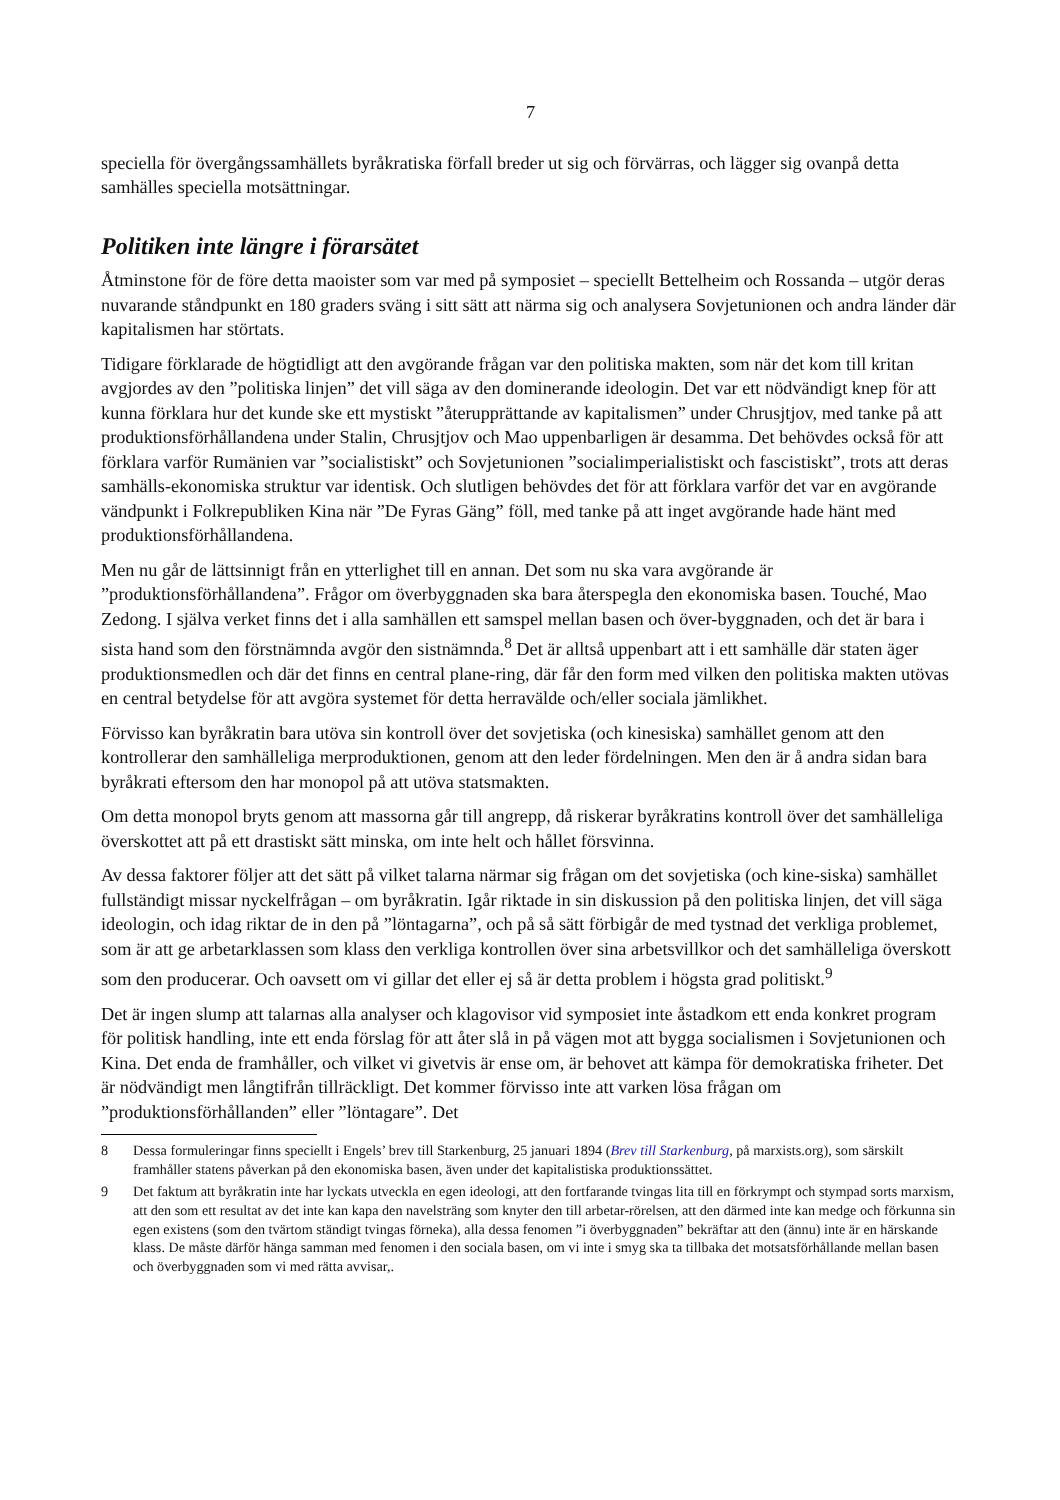7
speciella för övergångssamhällets byråkratiska förfall breder ut sig och förvärras, och lägger sig ovanpå detta samhälles speciella motsättningar.
Politiken inte längre i förarsätet
Åtminstone för de före detta maoister som var med på symposiet – speciellt Bettelheim och Rossanda – utgör deras nuvarande ståndpunkt en 180 graders sväng i sitt sätt att närma sig och analysera Sovjetunionen och andra länder där kapitalismen har störtats.
Tidigare förklarade de högtidligt att den avgörande frågan var den politiska makten, som när det kom till kritan avgjordes av den ”politiska linjen” det vill säga av den dominerande ideologin. Det var ett nödvändigt knep för att kunna förklara hur det kunde ske ett mystiskt ”återupprättande av kapitalismen” under Chrusjtjov, med tanke på att produktionsförhållandena under Stalin, Chrusjtjov och Mao uppenbarligen är desamma. Det behövdes också för att förklara varför Rumänien var ”socialistiskt” och Sovjetunionen ”socialimperialistiskt och fascistiskt”, trots att deras samhälls-ekonomiska struktur var identisk. Och slutligen behövdes det för att förklara varför det var en avgörande vändpunkt i Folkrepubliken Kina när ”De Fyras Gäng” föll, med tanke på att inget avgörande hade hänt med produktionsförhållandena.
Men nu går de lättsinnigt från en ytterlighet till en annan. Det som nu ska vara avgörande är ”produktionsförhållandena”. Frågor om överbyggnaden ska bara återspegla den ekonomiska basen. Touché, Mao Zedong. I själva verket finns det i alla samhällen ett samspel mellan basen och över-byggnaden, och det är bara i sista hand som den förstnämnda avgör den sistnämnda.<sup>8</sup> Det är alltså uppenbart att i ett samhälle där staten äger produktionsmedlen och där det finns en central plane-ring, där får den form med vilken den politiska makten utövas en central betydelse för att avgöra systemet för detta herravälde och/eller sociala jämlikhet.
Förvisso kan byråkratin bara utöva sin kontroll över det sovjetiska (och kinesiska) samhället genom att den kontrollerar den samhälleliga merproduktionen, genom att den leder fördelningen. Men den är å andra sidan bara byråkrati eftersom den har monopol på att utöva statsmakten.
Om detta monopol bryts genom att massorna går till angrepp, då riskerar byråkratins kontroll över det samhälleliga överskottet att på ett drastiskt sätt minska, om inte helt och hållet försvinna.
Av dessa faktorer följer att det sätt på vilket talarna närmar sig frågan om det sovjetiska (och kine-siska) samhället fullständigt missar nyckelfrågan – om byråkratin. Igår riktade in sin diskussion på den politiska linjen, det vill säga ideologin, och idag riktar de in den på ”löntagarna”, och på så sätt förbigår de med tystnad det verkliga problemet, som är att ge arbetarklassen som klass den verkliga kontrollen över sina arbetsvillkor och det samhälleliga överskott som den producerar. Och oavsett om vi gillar det eller ej så är detta problem i högsta grad politiskt.<sup>9</sup>
Det är ingen slump att talarnas alla analyser och klagovisor vid symposiet inte åstadkom ett enda konkret program för politisk handling, inte ett enda förslag för att åter slå in på vägen mot att bygga socialismen i Sovjetunionen och Kina. Det enda de framhåller, och vilket vi givetvis är ense om, är behovet att kämpa för demokratiska friheter. Det är nödvändigt men långtifrån tillräckligt. Det kommer förvisso inte att varken lösa frågan om ”produktionsförhållanden” eller ”löntagare”. Det
8 Dessa formuleringar finns speciellt i Engels’ brev till Starkenburg, 25 januari 1894 (Brev till Starkenburg, på marxists.org), som särskilt framhåller statens påverkan på den ekonomiska basen, även under det kapitalistiska produktionssättet.
9 Det faktum att byråkratin inte har lyckats utveckla en egen ideologi, att den fortfarande tvingas lita till en förkrympt och stympad sorts marxism, att den som ett resultat av det inte kan kapa den navelsträng som knyter den till arbetar-rörelsen, att den därmed inte kan medge och förkunna sin egen existens (som den tvärtom ständigt tvingas förneka), alla dessa fenomen ”i överbyggnaden” bekräftar att den (ännu) inte är en härskande klass. De måste därför hänga samman med fenomen i den sociala basen, om vi inte i smyg ska ta tillbaka det motsatsförhållande mellan basen och överbyggnaden som vi med rätta avvisar,.